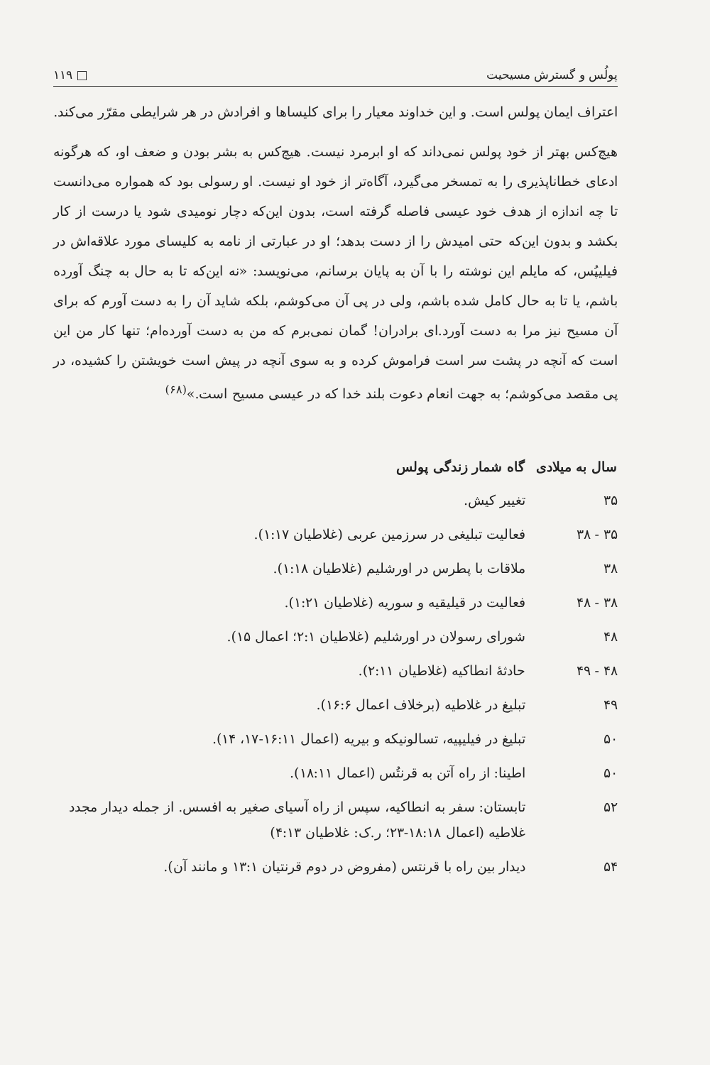پولُس و گسترش مسیحیت □ ۱۱۹
اعتراف ایمان پولس است. و این خداوند معیار را برای کلیساها و افرادش در هر شرایطی مقرّر می‌کند.
هیچ‌کس بهتر از خود پولس نمی‌داند که او ابرمرد نیست. هیچ‌کس به بشر بودن و ضعف او، که هرگونه ادعای خطاناپذیری را به تمسخر می‌گیرد، آگاه‌تر از خود او نیست. او رسولی بود که همواره می‌دانست تا چه اندازه از هدف خود عیسی فاصله گرفته است، بدون این‌که دچار نومیدی شود یا درست از کار بکشد و بدون این‌که حتی امیدش را از دست بدهد؛ او در عبارتی از نامه به کلیسای مورد علاقه‌اش در فیلیپُس، که مایلم این نوشته را با آن به پایان برسانم، می‌نویسد: «نه این‌که تا به حال به چنگ آورده باشم، یا تا به حال کامل شده باشم، ولی در پی آن می‌کوشم، بلکه شاید آن را به دست آورم که برای آن مسیح نیز مرا به دست آورد.ای برادران! گمان نمی‌برم که من به دست آورده‌ام؛ تنها کار من این است که آنچه در پشت سر است فراموش کرده و به سوی آنچه در پیش است خویشتن را کشیده، در پی مقصد می‌کوشم؛ به جهت انعام دعوت بلند خدا که در عیسی مسیح است.»<sup>(۶۸)</sup>
| سال به میلادی | گاه شمار زندگی پولس |
| --- | --- |
| ۳۵ | تغییر کیش. |
| ۳۵ - ۳۸ | فعالیت تبلیغی در سرزمین عربی (غلاطیان ۱:۱۷). |
| ۳۸ | ملاقات با پطرس در اورشلیم (غلاطیان ۱:۱۸). |
| ۳۸ - ۴۸ | فعالیت در قیلیقیه و سوریه (غلاطیان ۱:۲۱). |
| ۴۸ | شورای رسولان در اورشلیم (غلاطیان ۲:۱؛ اعمال ۱۵). |
| ۴۸ - ۴۹ | حادثهٔ انطاکیه (غلاطیان ۲:۱۱). |
| ۴۹ | تبلیغ در غلاطیه (برخلاف اعمال ۱۶:۶). |
| ۵۰ | تبلیغ در فیلیپیه، تسالونیکه و بیریه (اعمال ۱۶:۱۱-۱۷، ۱۴). |
| ۵۰ | اطینا: از راه آتن به قرنتُس (اعمال ۱۸:۱۱). |
| ۵۲ | تابستان: سفر به انطاکیه، سپس از راه آسیای صغیر به افسس. از جمله دیدار مجدد غلاطیه (اعمال ۱۸:۱۸-۲۳؛ ر.ک: غلاطیان ۴:۱۳) |
| ۵۴ | دیدار بین راه با قرنتس (مفروض در دوم قرنتیان ۱۳:۱ و مانند آن). |